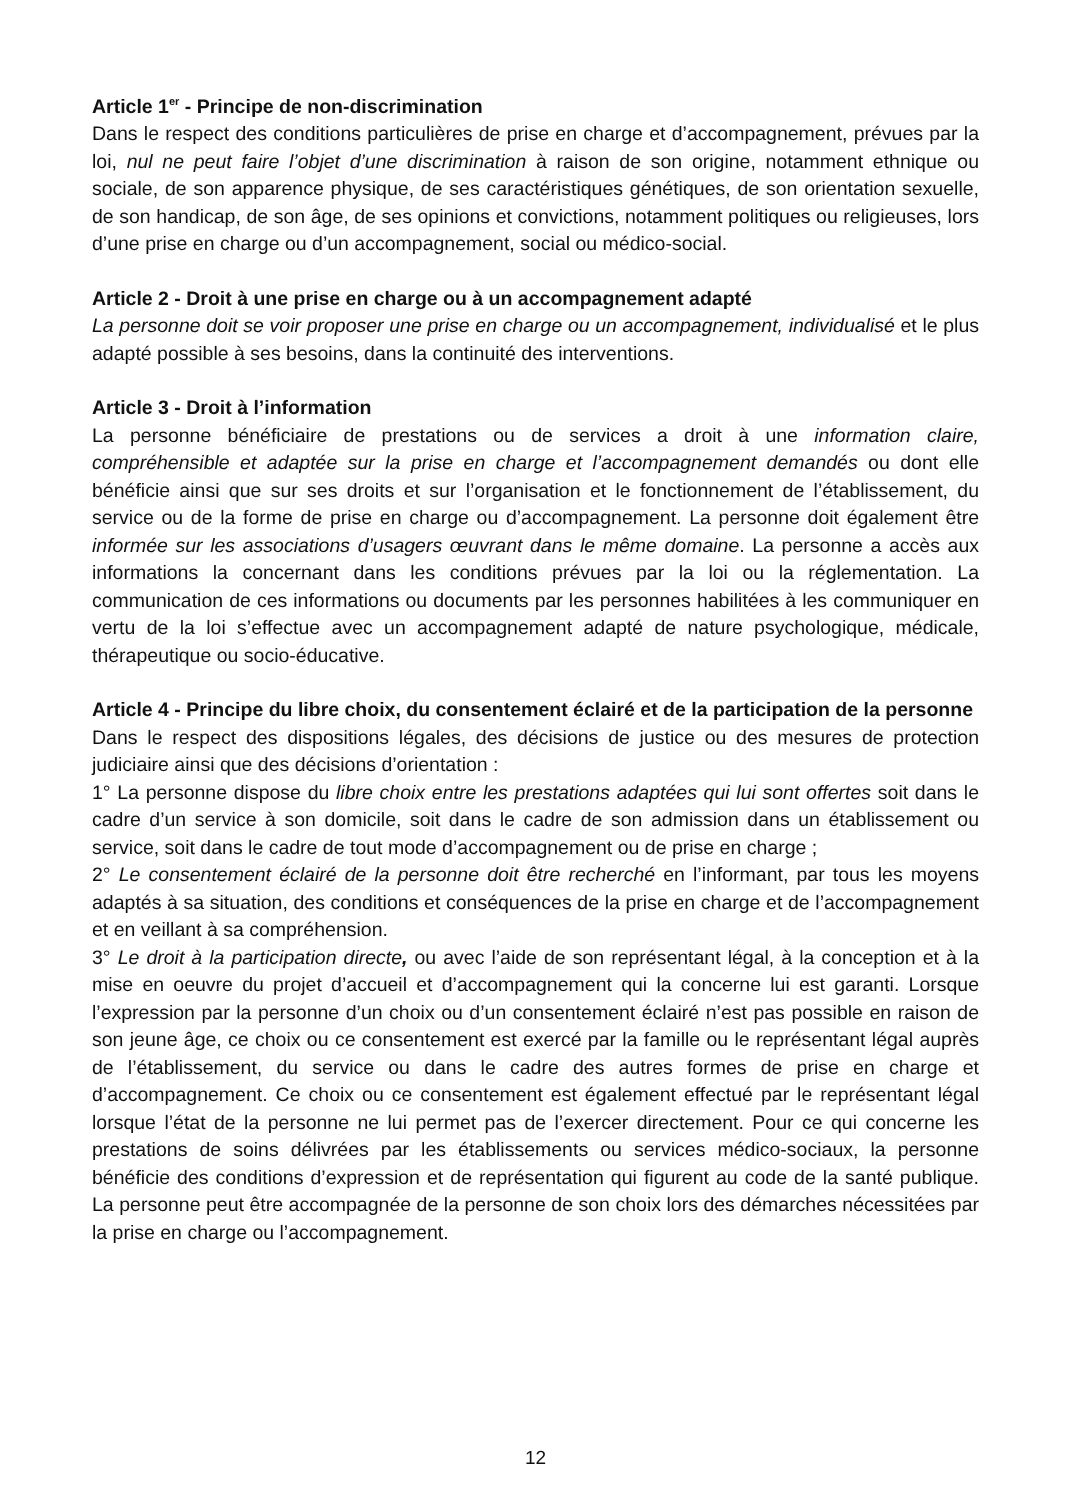Article 1<sup>er</sup> - Principe de non-discrimination
Dans le respect des conditions particulières de prise en charge et d’accompagnement, prévues par la loi, nul ne peut faire l’objet d’une discrimination à raison de son origine, notamment ethnique ou sociale, de son apparence physique, de ses caractéristiques génétiques, de son orientation sexuelle, de son handicap, de son âge, de ses opinions et convictions, notamment politiques ou religieuses, lors d’une prise en charge ou d’un accompagnement, social ou médico-social.
Article 2 - Droit à une prise en charge ou à un accompagnement adapté
La personne doit se voir proposer une prise en charge ou un accompagnement, individualisé et le plus adapté possible à ses besoins, dans la continuité des interventions.
Article 3 - Droit à l’information
La personne bénéficiaire de prestations ou de services a droit à une information claire, compréhensible et adaptée sur la prise en charge et l’accompagnement demandés ou dont elle bénéficie ainsi que sur ses droits et sur l’organisation et le fonctionnement de l’établissement, du service ou de la forme de prise en charge ou d’accompagnement. La personne doit également être informée sur les associations d’usagers œuvrant dans le même domaine. La personne a accès aux informations la concernant dans les conditions prévues par la loi ou la réglementation. La communication de ces informations ou documents par les personnes habilitées à les communiquer en vertu de la loi s’effectue avec un accompagnement adapté de nature psychologique, médicale, thérapeutique ou socio-éducative.
Article 4 - Principe du libre choix, du consentement éclairé et de la participation de la personne
Dans le respect des dispositions légales, des décisions de justice ou des mesures de protection judiciaire ainsi que des décisions d’orientation :
1° La personne dispose du libre choix entre les prestations adaptées qui lui sont offertes soit dans le cadre d’un service à son domicile, soit dans le cadre de son admission dans un établissement ou service, soit dans le cadre de tout mode d’accompagnement ou de prise en charge ;
2° Le consentement éclairé de la personne doit être recherché en l’informant, par tous les moyens adaptés à sa situation, des conditions et conséquences de la prise en charge et de l’accompagnement et en veillant à sa compréhension.
3° Le droit à la participation directe, ou avec l’aide de son représentant légal, à la conception et à la mise en oeuvre du projet d’accueil et d’accompagnement qui la concerne lui est garanti. Lorsque l’expression par la personne d’un choix ou d’un consentement éclairé n’est pas possible en raison de son jeune âge, ce choix ou ce consentement est exercé par la famille ou le représentant légal auprès de l’établissement, du service ou dans le cadre des autres formes de prise en charge et d’accompagnement. Ce choix ou ce consentement est également effectué par le représentant légal lorsque l’état de la personne ne lui permet pas de l’exercer directement. Pour ce qui concerne les prestations de soins délivrées par les établissements ou services médico-sociaux, la personne bénéficie des conditions d’expression et de représentation qui figurent au code de la santé publique. La personne peut être accompagnée de la personne de son choix lors des démarches nécessitées par la prise en charge ou l’accompagnement.
12